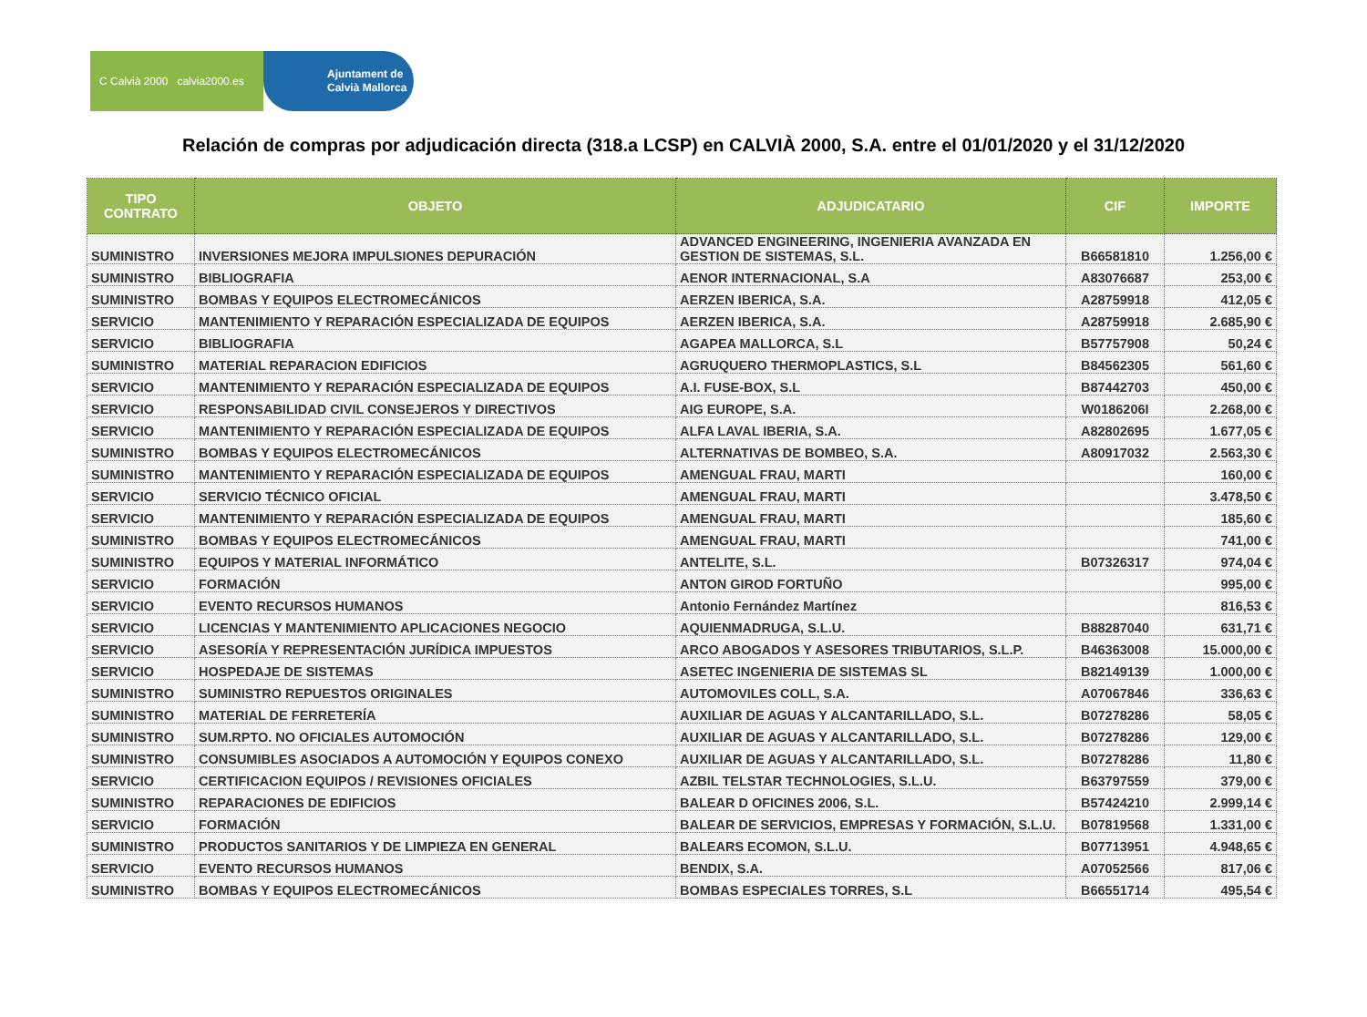C Calvià 2000 calvia2000.es
Ajuntament de
Calvià Mallorca
Relación de compras por adjudicación directa (318.a LCSP) en CALVIÀ 2000, S.A. entre el 01/01/2020 y el 31/12/2020
| TIPO CONTRATO | OBJETO | ADJUDICATARIO | CIF | IMPORTE |
| --- | --- | --- | --- | --- |
| SUMINISTRO | INVERSIONES MEJORA IMPULSIONES DEPURACIÓN | ADVANCED ENGINEERING, INGENIERIA AVANZADA EN GESTION DE SISTEMAS, S.L. | B66581810 | 1.256,00 € |
| SUMINISTRO | BIBLIOGRAFIA | AENOR INTERNACIONAL, S.A | A83076687 | 253,00 € |
| SUMINISTRO | BOMBAS Y EQUIPOS ELECTROMECÁNICOS | AERZEN IBERICA, S.A. | A28759918 | 412,05 € |
| SERVICIO | MANTENIMIENTO Y REPARACIÓN ESPECIALIZADA DE EQUIPOS | AERZEN IBERICA, S.A. | A28759918 | 2.685,90 € |
| SERVICIO | BIBLIOGRAFIA | AGAPEA MALLORCA, S.L | B57757908 | 50,24 € |
| SUMINISTRO | MATERIAL REPARACION EDIFICIOS | AGRUQUERO THERMOPLASTICS, S.L | B84562305 | 561,60 € |
| SERVICIO | MANTENIMIENTO Y REPARACIÓN ESPECIALIZADA DE EQUIPOS | A.I. FUSE-BOX, S.L | B87442703 | 450,00 € |
| SERVICIO | RESPONSABILIDAD CIVIL CONSEJEROS Y DIRECTIVOS | AIG EUROPE, S.A. | W0186206I | 2.268,00 € |
| SERVICIO | MANTENIMIENTO Y REPARACIÓN ESPECIALIZADA DE EQUIPOS | ALFA LAVAL IBERIA, S.A. | A82802695 | 1.677,05 € |
| SUMINISTRO | BOMBAS Y EQUIPOS ELECTROMECÁNICOS | ALTERNATIVAS DE BOMBEO, S.A. | A80917032 | 2.563,30 € |
| SUMINISTRO | MANTENIMIENTO Y REPARACIÓN ESPECIALIZADA DE EQUIPOS | AMENGUAL FRAU, MARTI | | 160,00 € |
| SERVICIO | SERVICIO TÉCNICO OFICIAL | AMENGUAL FRAU, MARTI | | 3.478,50 € |
| SERVICIO | MANTENIMIENTO Y REPARACIÓN ESPECIALIZADA DE EQUIPOS | AMENGUAL FRAU, MARTI | | 185,60 € |
| SUMINISTRO | BOMBAS Y EQUIPOS ELECTROMECÁNICOS | AMENGUAL FRAU, MARTI | | 741,00 € |
| SUMINISTRO | EQUIPOS Y MATERIAL INFORMÁTICO | ANTELITE, S.L. | B07326317 | 974,04 € |
| SERVICIO | FORMACIÓN | ANTON GIROD FORTUÑO | | 995,00 € |
| SERVICIO | EVENTO RECURSOS HUMANOS | Antonio Fernández Martínez | | 816,53 € |
| SERVICIO | LICENCIAS Y MANTENIMIENTO APLICACIONES NEGOCIO | AQUIENMADRUGA, S.L.U. | B88287040 | 631,71 € |
| SERVICIO | ASESORÍA Y REPRESENTACIÓN JURÍDICA IMPUESTOS | ARCO ABOGADOS Y ASESORES TRIBUTARIOS, S.L.P. | B46363008 | 15.000,00 € |
| SERVICIO | HOSPEDAJE DE SISTEMAS | ASETEC INGENIERIA DE SISTEMAS SL | B82149139 | 1.000,00 € |
| SUMINISTRO | SUMINISTRO REPUESTOS ORIGINALES | AUTOMOVILES COLL, S.A. | A07067846 | 336,63 € |
| SUMINISTRO | MATERIAL DE FERRETERÍA | AUXILIAR DE AGUAS Y ALCANTARILLADO, S.L. | B07278286 | 58,05 € |
| SUMINISTRO | SUM.RPTO. NO OFICIALES AUTOMOCIÓN | AUXILIAR DE AGUAS Y ALCANTARILLADO, S.L. | B07278286 | 129,00 € |
| SUMINISTRO | CONSUMIBLES ASOCIADOS A AUTOMOCIÓN Y EQUIPOS CONEXO | AUXILIAR DE AGUAS Y ALCANTARILLADO, S.L. | B07278286 | 11,80 € |
| SERVICIO | CERTIFICACION EQUIPOS / REVISIONES OFICIALES | AZBIL TELSTAR TECHNOLOGIES, S.L.U. | B63797559 | 379,00 € |
| SUMINISTRO | REPARACIONES DE EDIFICIOS | BALEAR D OFICINES 2006, S.L. | B57424210 | 2.999,14 € |
| SERVICIO | FORMACIÓN | BALEAR DE SERVICIOS, EMPRESAS Y FORMACIÓN, S.L.U. | B07819568 | 1.331,00 € |
| SUMINISTRO | PRODUCTOS SANITARIOS Y DE LIMPIEZA EN GENERAL | BALEARS ECOMON, S.L.U. | B07713951 | 4.948,65 € |
| SERVICIO | EVENTO RECURSOS HUMANOS | BENDIX, S.A. | A07052566 | 817,06 € |
| SUMINISTRO | BOMBAS Y EQUIPOS ELECTROMECÁNICOS | BOMBAS ESPECIALES TORRES, S.L | B66551714 | 495,54 € |